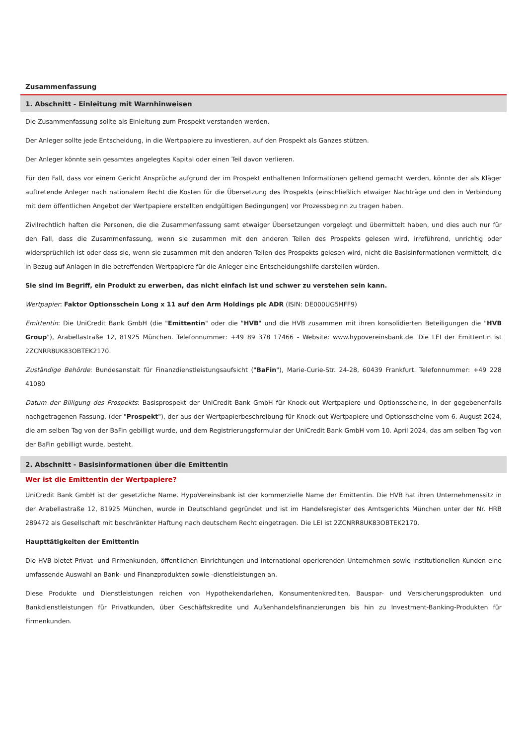Zusammenfassung
1. Abschnitt - Einleitung mit Warnhinweisen
Die Zusammenfassung sollte als Einleitung zum Prospekt verstanden werden.
Der Anleger sollte jede Entscheidung, in die Wertpapiere zu investieren, auf den Prospekt als Ganzes stützen.
Der Anleger könnte sein gesamtes angelegtes Kapital oder einen Teil davon verlieren.
Für den Fall, dass vor einem Gericht Ansprüche aufgrund der im Prospekt enthaltenen Informationen geltend gemacht werden, könnte der als Kläger auftretende Anleger nach nationalem Recht die Kosten für die Übersetzung des Prospekts (einschließlich etwaiger Nachträge und den in Verbindung mit dem öffentlichen Angebot der Wertpapiere erstellten endgültigen Bedingungen) vor Prozessbeginn zu tragen haben.
Zivilrechtlich haften die Personen, die die Zusammenfassung samt etwaiger Übersetzungen vorgelegt und übermittelt haben, und dies auch nur für den Fall, dass die Zusammenfassung, wenn sie zusammen mit den anderen Teilen des Prospekts gelesen wird, irreführend, unrichtig oder widersprüchlich ist oder dass sie, wenn sie zusammen mit den anderen Teilen des Prospekts gelesen wird, nicht die Basisinformationen vermittelt, die in Bezug auf Anlagen in die betreffenden Wertpapiere für die Anleger eine Entscheidungshilfe darstellen würden.
Sie sind im Begriff, ein Produkt zu erwerben, das nicht einfach ist und schwer zu verstehen sein kann.
Wertpapier: Faktor Optionsschein Long x 11 auf den Arm Holdings plc ADR (ISIN: DE000UG5HFF9)
Emittentin: Die UniCredit Bank GmbH (die "Emittentin" oder die "HVB" und die HVB zusammen mit ihren konsolidierten Beteiligungen die "HVB Group"), Arabellastraße 12, 81925 München. Telefonnummer: +49 89 378 17466 - Website: www.hypovereinsbank.de. Die LEI der Emittentin ist 2ZCNRR8UK83OBTEK2170.
Zuständige Behörde: Bundesanstalt für Finanzdienstleistungsaufsicht ("BaFin"), Marie-Curie-Str. 24-28, 60439 Frankfurt. Telefonnummer: +49 228 41080
Datum der Billigung des Prospekts: Basisprospekt der UniCredit Bank GmbH für Knock-out Wertpapiere und Optionsscheine, in der gegebenenfalls nachgetragenen Fassung, (der "Prospekt"), der aus der Wertpapierbeschreibung für Knock-out Wertpapiere und Optionsscheine vom 6. August 2024, die am selben Tag von der BaFin gebilligt wurde, und dem Registrierungsformular der UniCredit Bank GmbH vom 10. April 2024, das am selben Tag von der BaFin gebilligt wurde, besteht.
2. Abschnitt - Basisinformationen über die Emittentin
Wer ist die Emittentin der Wertpapiere?
UniCredit Bank GmbH ist der gesetzliche Name. HypoVereinsbank ist der kommerzielle Name der Emittentin. Die HVB hat ihren Unternehmenssitz in der Arabellastraße 12, 81925 München, wurde in Deutschland gegründet und ist im Handelsregister des Amtsgerichts München unter der Nr. HRB 289472 als Gesellschaft mit beschränkter Haftung nach deutschem Recht eingetragen. Die LEI ist 2ZCNRR8UK83OBTEK2170.
Haupttätigkeiten der Emittentin
Die HVB bietet Privat- und Firmenkunden, öffentlichen Einrichtungen und international operierenden Unternehmen sowie institutionellen Kunden eine umfassende Auswahl an Bank- und Finanzprodukten sowie -dienstleistungen an.
Diese Produkte und Dienstleistungen reichen von Hypothekendarlehen, Konsumentenkrediten, Bauspar- und Versicherungsprodukten und Bankdienstleistungen für Privatkunden, über Geschäftskredite und Außenhandelsfinanzierungen bis hin zu Investment-Banking-Produkten für Firmenkunden.